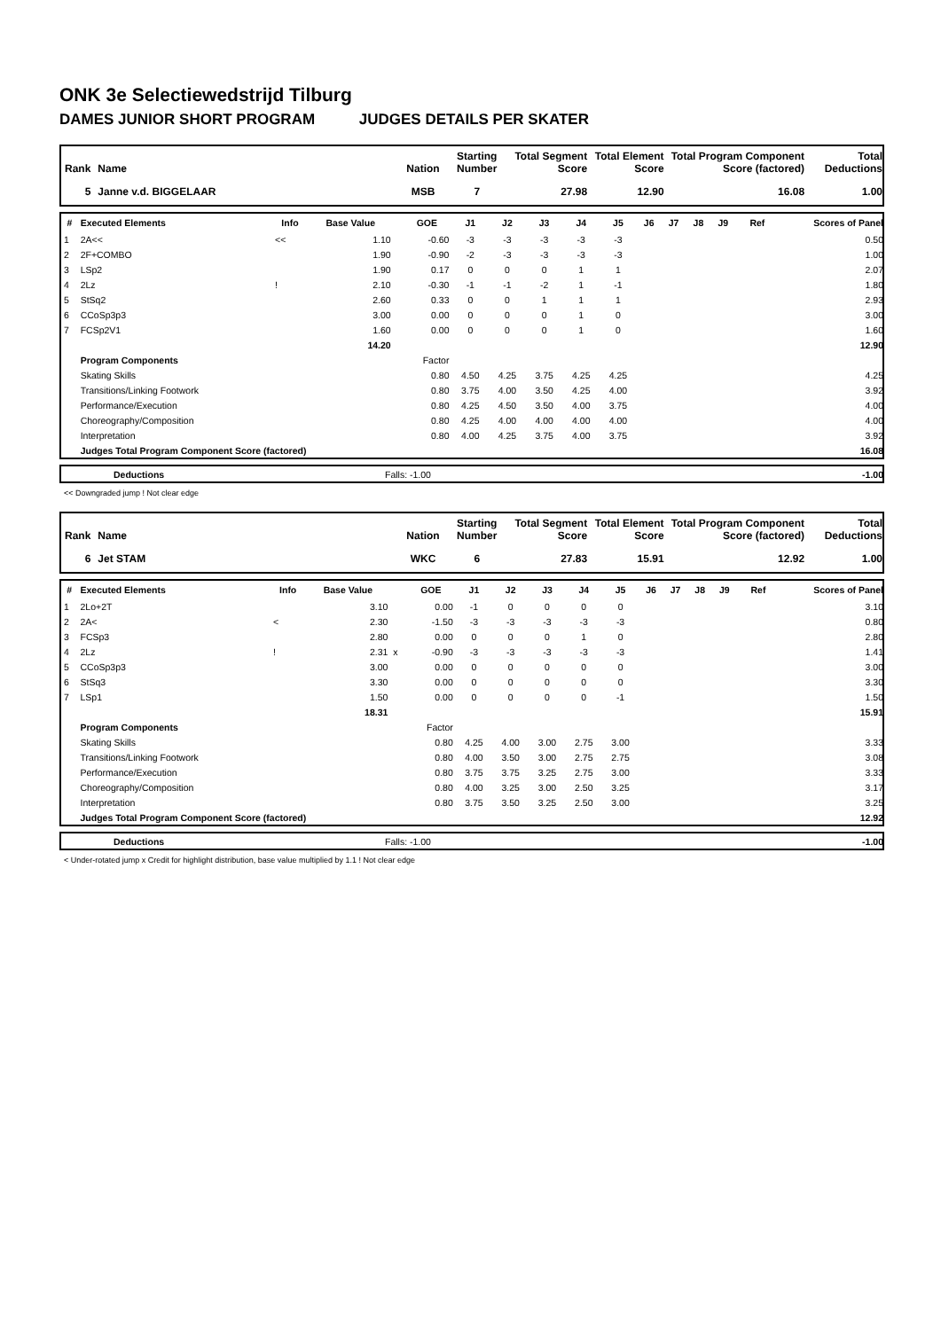ONK 3e Selectiewedstrijd Tilburg
DAMES JUNIOR SHORT PROGRAM JUDGES DETAILS PER SKATER
| Rank | Name | Nation | Starting Number | Total Segment Score | Total Element Score | Total Program Component Score (factored) | Total Deductions |
| --- | --- | --- | --- | --- | --- | --- | --- |
| 5 | Janne v.d. BIGGELAAR | MSB | 7 | 27.98 | 12.90 | 16.08 | 1.00 |
| # | Executed Elements | Info | Base Value | | GOE | J1 | J2 | J3 | J4 | J5 | J6 | J7 | J8 | J9 | Ref | Scores of Panel |
| --- | --- | --- | --- | --- | --- | --- | --- | --- | --- | --- | --- | --- | --- | --- | --- | --- |
| 1 | 2A<< | << | 1.10 | | -0.60 | -3 | -3 | -3 | -3 | -3 | | | | | | 0.50 |
| 2 | 2F+COMBO | | 1.90 | | -0.90 | -2 | -3 | -3 | -3 | -3 | | | | | | 1.00 |
| 3 | LSp2 | | 1.90 | | 0.17 | 0 | 0 | 0 | 1 | 1 | | | | | | 2.07 |
| 4 | 2Lz | ! | 2.10 | | -0.30 | -1 | -1 | -2 | 1 | -1 | | | | | | 1.80 |
| 5 | StSq2 | | 2.60 | | 0.33 | 0 | 0 | 1 | 1 | 1 | | | | | | 2.93 |
| 6 | CCoSp3p3 | | 3.00 | | 0.00 | 0 | 0 | 0 | 1 | 0 | | | | | | 3.00 |
| 7 | FCSp2V1 | | 1.60 | | 0.00 | 0 | 0 | 0 | 1 | 0 | | | | | | 1.60 |
| | | | 14.20 | | | | | | | | | | | | | 12.90 |
| | Program Components | | | | Factor | | | | | | | | | | | |
| | Skating Skills | | | | 0.80 | 4.50 | 4.25 | 3.75 | 4.25 | 4.25 | | | | | | 4.25 |
| | Transitions/Linking Footwork | | | | 0.80 | 3.75 | 4.00 | 3.50 | 4.25 | 4.00 | | | | | | 3.92 |
| | Performance/Execution | | | | 0.80 | 4.25 | 4.50 | 3.50 | 4.00 | 3.75 | | | | | | 4.00 |
| | Choreography/Composition | | | | 0.80 | 4.25 | 4.00 | 4.00 | 4.00 | 4.00 | | | | | | 4.00 |
| | Interpretation | | | | 0.80 | 4.00 | 4.25 | 3.75 | 4.00 | 3.75 | | | | | | 3.92 |
| | Judges Total Program Component Score (factored) | | | | | | | | | | | | | | | 16.08 |
| | Deductions | Falls: -1.00 | -1.00 |
<< Downgraded jump ! Not clear edge
| Rank | Name | Nation | Starting Number | Total Segment Score | Total Element Score | Total Program Component Score (factored) | Total Deductions |
| --- | --- | --- | --- | --- | --- | --- | --- |
| 6 | Jet STAM | WKC | 6 | 27.83 | 15.91 | 12.92 | 1.00 |
| # | Executed Elements | Info | Base Value | | GOE | J1 | J2 | J3 | J4 | J5 | J6 | J7 | J8 | J9 | Ref | Scores of Panel |
| --- | --- | --- | --- | --- | --- | --- | --- | --- | --- | --- | --- | --- | --- | --- | --- | --- |
| 1 | 2Lo+2T | | 3.10 | | 0.00 | -1 | 0 | 0 | 0 | 0 | | | | | | 3.10 |
| 2 | 2A< | < | 2.30 | | -1.50 | -3 | -3 | -3 | -3 | -3 | | | | | | 0.80 |
| 3 | FCSp3 | | 2.80 | | 0.00 | 0 | 0 | 0 | 1 | 0 | | | | | | 2.80 |
| 4 | 2Lz | ! | 2.31 | x | -0.90 | -3 | -3 | -3 | -3 | -3 | | | | | | 1.41 |
| 5 | CCoSp3p3 | | 3.00 | | 0.00 | 0 | 0 | 0 | 0 | 0 | | | | | | 3.00 |
| 6 | StSq3 | | 3.30 | | 0.00 | 0 | 0 | 0 | 0 | 0 | | | | | | 3.30 |
| 7 | LSp1 | | 1.50 | | 0.00 | 0 | 0 | 0 | 0 | -1 | | | | | | 1.50 |
| | | | 18.31 | | | | | | | | | | | | | 15.91 |
| | Program Components | | | | Factor | | | | | | | | | | | |
| | Skating Skills | | | | 0.80 | 4.25 | 4.00 | 3.00 | 2.75 | 3.00 | | | | | | 3.33 |
| | Transitions/Linking Footwork | | | | 0.80 | 4.00 | 3.50 | 3.00 | 2.75 | 2.75 | | | | | | 3.08 |
| | Performance/Execution | | | | 0.80 | 3.75 | 3.75 | 3.25 | 2.75 | 3.00 | | | | | | 3.33 |
| | Choreography/Composition | | | | 0.80 | 4.00 | 3.25 | 3.00 | 2.50 | 3.25 | | | | | | 3.17 |
| | Interpretation | | | | 0.80 | 3.75 | 3.50 | 3.25 | 2.50 | 3.00 | | | | | | 3.25 |
| | Judges Total Program Component Score (factored) | | | | | | | | | | | | | | | 12.92 |
| | Deductions | Falls: -1.00 | -1.00 |
< Under-rotated jump x Credit for highlight distribution, base value multiplied by 1.1 ! Not clear edge